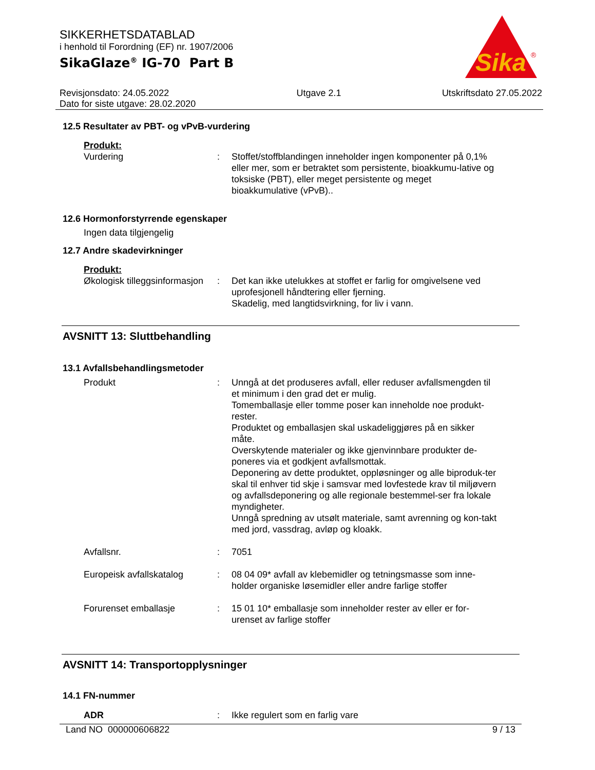SIKKERHETSDATABLAD
i henhold til Forordning (EF) nr. 1907/2006
SikaGlaze<sup>®</sup> IG-70 Part B
Revisjonsdato: 24.05.2022
Dato for siste utgave: 28.02.2020
Utgave 2.1 Utskriftsdato 27.05.2022
Sika
®
12.5 Resultater av PBT- og vPvB-vurdering
Produkt:
Vurdering : Stoffet/stoffblandingen inneholder ingen komponenter på 0,1% eller mer, som er betraktet som persistente, bioakkumu-lative og toksiske (PBT), eller meget persistente og meget bioakkumulative (vPvB)..
12.6 Hormonforstyrrende egenskaper
Ingen data tilgjengelig
12.7 Andre skadevirkninger
Produkt:
Økologisk tilleggsinformasjon
: Det kan ikke utelukkes at stoffet er farlig for omgivelsene ved uprofesjonell håndtering eller fjerning.
Skadelig, med langtidsvirkning, for liv i vann.
AVSNITT 13: Sluttbehandling
13.1 Avfallsbehandlingsmetoder
Produkt : Unngå at det produseres avfall, eller reduser avfallsmengden til et minimum i den grad det er mulig.
Tomemballasje eller tomme poser kan inneholde noe produkt-rester.
Produktet og emballasjen skal uskadeliggjøres på en sikker måte.
Overskytende materialer og ikke gjenvinnbare produkter de-poneres via et godkjent avfallsmottak.
Deponering av dette produktet, oppløsninger og alle biproduk-ter skal til enhver tid skje i samsvar med lovfestede krav til miljøvern og avfallsdeponering og alle regionale bestemmel-ser fra lokale myndigheter.
Unngå spredning av utsølt materiale, samt avrenning og kon-takt med jord, vassdrag, avløp og kloakk.
Avfallsnr. : 7051
Europeisk avfallskatalog : 08 04 09* avfall av klebemidler og tetningsmasse som inne-holder organiske løsemidler eller andre farlige stoffer
Forurenset emballasje : 15 01 10* emballasje som inneholder rester av eller er for-urenset av farlige stoffer
AVSNITT 14: Transportopplysninger
14.1 FN-nummer
ADR : Ikke regulert som en farlig vare
Land NO 000000606822 9 / 13